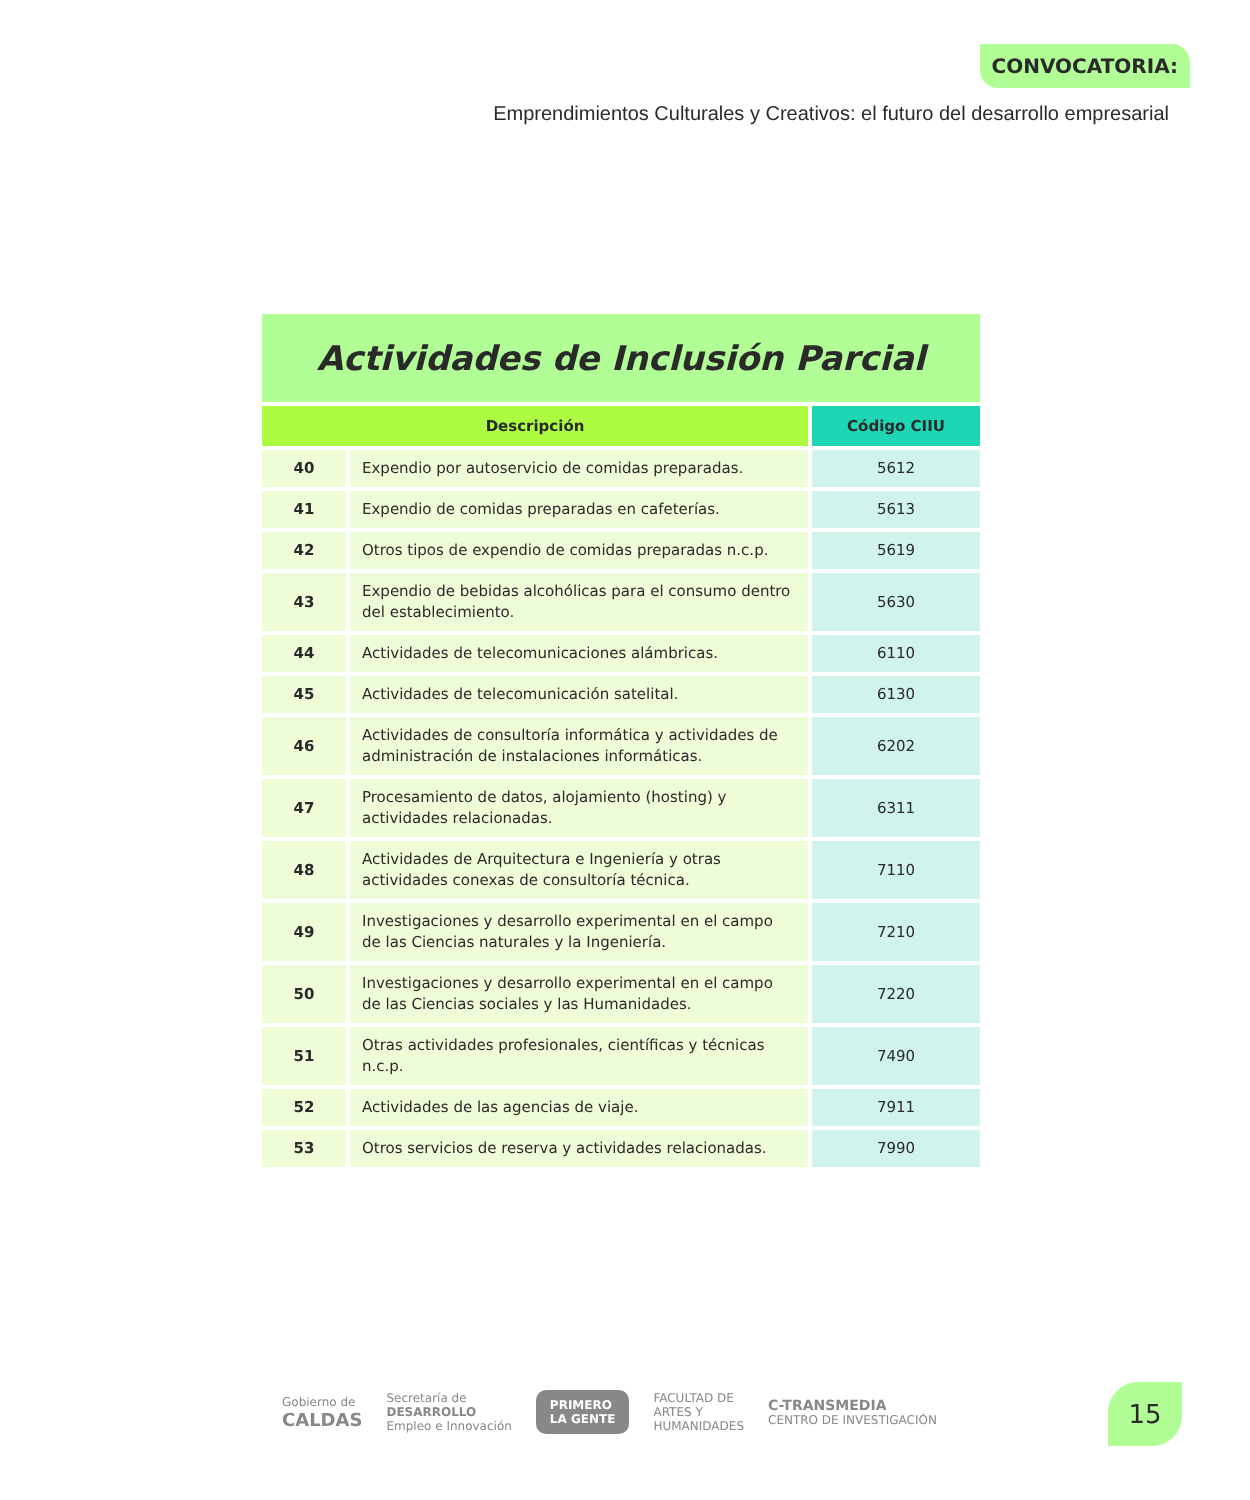CONVOCATORIA:
Emprendimientos Culturales y Creativos: el futuro del desarrollo empresarial
| Actividades de Inclusión Parcial | | |
| Descripción | | Código CIIU |
| 40 | Expendio por autoservicio de comidas preparadas. | 5612 |
| 41 | Expendio de comidas preparadas en cafeterías. | 5613 |
| 42 | Otros tipos de expendio de comidas preparadas n.c.p. | 5619 |
| 43 | Expendio de bebidas alcohólicas para el consumo dentro del establecimiento. | 5630 |
| 44 | Actividades de telecomunicaciones alámbricas. | 6110 |
| 45 | Actividades de telecomunicación satelital. | 6130 |
| 46 | Actividades de consultoría informática y actividades de administración de instalaciones informáticas. | 6202 |
| 47 | Procesamiento de datos, alojamiento (hosting) y actividades relacionadas. | 6311 |
| 48 | Actividades de Arquitectura e Ingeniería y otras actividades conexas de consultoría técnica. | 7110 |
| 49 | Investigaciones y desarrollo experimental en el campo de las Ciencias naturales y la Ingeniería. | 7210 |
| 50 | Investigaciones y desarrollo experimental en el campo de las Ciencias sociales y las Humanidades. | 7220 |
| 51 | Otras actividades profesionales, científicas y técnicas n.c.p. | 7490 |
| 52 | Actividades de las agencias de viaje. | 7911 |
| 53 | Otros servicios de reserva y actividades relacionadas. | 7990 |
Gobierno de
CALDAS
Secretaría de
DESARROLLO
Empleo e Innovación
PRIMERO
LA GENTE
FACULTAD DE
ARTES Y
HUMANIDADES
C-TRANSMEDIA
CENTRO DE INVESTIGACIÓN
15